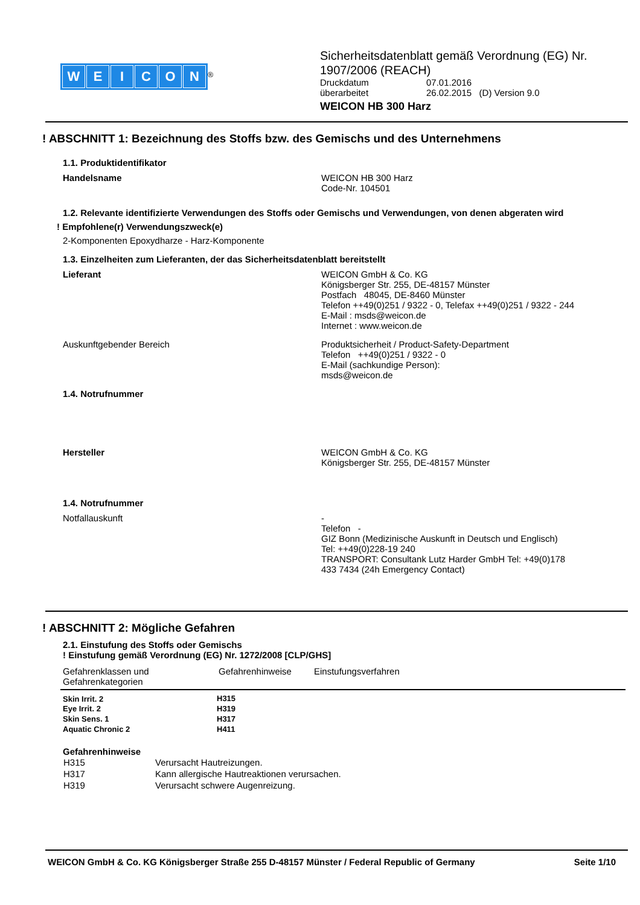WEICON
<sup>®</sup>
Sicherheitsdatenblatt gemäß Verordnung (EG) Nr.
1907/2006 (REACH)
Druckdatum
überarbeitet
07.01.2016
26.02.2015 (D) Version 9.0
WEICON HB 300 Harz
! ABSCHNITT 1: Bezeichnung des Stoffs bzw. des Gemischs und des Unternehmens
1.1. Produktidentifikator
Handelsname WEICON HB 300 Harz
Code-Nr. 104501
1.2. Relevante identifizierte Verwendungen des Stoffs oder Gemischs und Verwendungen, von denen abgeraten wird
! Empfohlene(r) Verwendungszweck(e)
2-Komponenten Epoxydharze - Harz-Komponente
1.3. Einzelheiten zum Lieferanten, der das Sicherheitsdatenblatt bereitstellt
Lieferant WEICON GmbH & Co. KG
Königsberger Str. 255, DE-48157 Münster
Postfach 48045, DE-8460 Münster
Telefon ++49(0)251 / 9322 - 0, Telefax ++49(0)251 / 9322 - 244
E-Mail : msds@weicon.de
Internet : www.weicon.de
Auskunftgebender Bereich Produktsicherheit / Product-Safety-Department
Telefon ++49(0)251 / 9322 - 0
E-Mail (sachkundige Person):
msds@weicon.de
1.4. Notrufnummer
Hersteller WEICON GmbH & Co. KG
Königsberger Str. 255, DE-48157 Münster
1.4. Notrufnummer
Notfallauskunft -
Telefon -
GIZ Bonn (Medizinische Auskunft in Deutsch und Englisch)
Tel: ++49(0)228-19 240
TRANSPORT: Consultank Lutz Harder GmbH Tel: +49(0)178
433 7434 (24h Emergency Contact)
! ABSCHNITT 2: Mögliche Gefahren
2.1. Einstufung des Stoffs oder Gemischs
! Einstufung gemäß Verordnung (EG) Nr. 1272/2008 [CLP/GHS]
| Gefahrenklassen und Gefahrenkategorien | Gefahrenhinweise | Einstufungsverfahren |
| --- | --- | --- |
| Skin Irrit. 2 | H315 | |
| Eye Irrit. 2 | H319 | |
| Skin Sens. 1 | H317 | |
| Aquatic Chronic 2 | H411 | |
Gefahrenhinweise
| H315 | Verursacht Hautreizungen. |
| H317 | Kann allergische Hautreaktionen verursachen. |
| H319 | Verursacht schwere Augenreizung. |
WEICON GmbH & Co. KG Königsberger Straße 255 D-48157 Münster / Federal Republic of Germany Seite 1/10